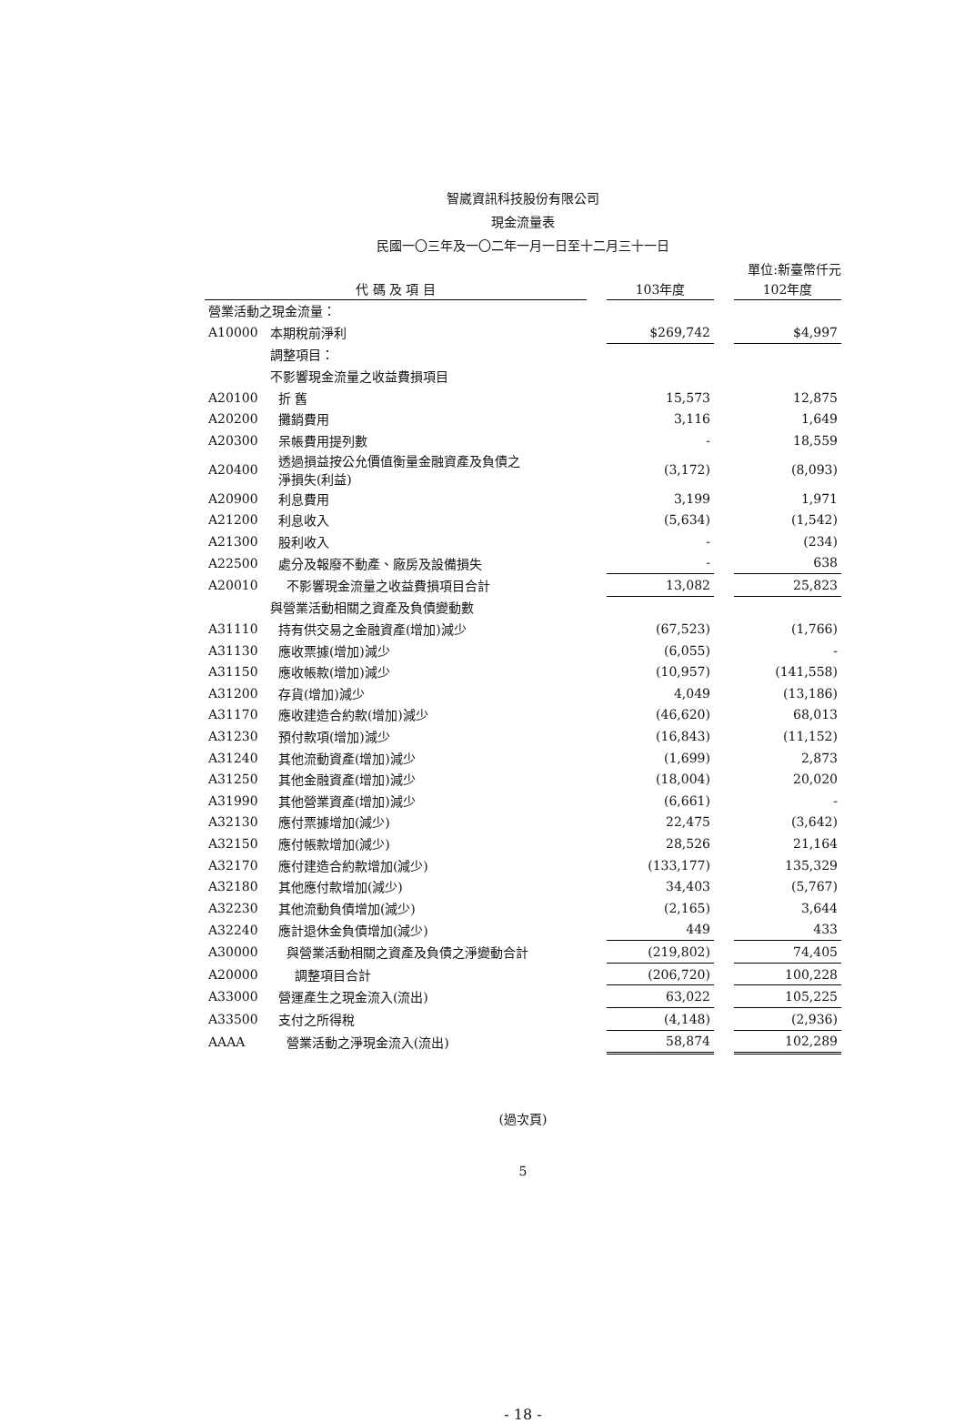智崴資訊科技股份有限公司
現金流量表
民國一〇三年及一〇二年一月一日至十二月三十一日
單位:新臺幣仟元
| 代 碼 及 項 目 | | | 103年度 | | 102年度 |
| --- | --- | --- | --- | --- | --- |
| 營業活動之現金流量： | | | | | |
| A10000 | 本期稅前淨利 | | $269,742 | | $4,997 |
| | 調整項目： | | | | |
| | 不影響現金流量之收益費損項目 | | | | |
| A20100 | 折 舊 | | 15,573 | | 12,875 |
| A20200 | 攤銷費用 | | 3,116 | | 1,649 |
| A20300 | 呆帳費用提列數 | | - | | 18,559 |
| A20400 | 透過損益按公允價值衡量金融資產及負債之 淨損失(利益) | | (3,172) | | (8,093) |
| A20900 | 利息費用 | | 3,199 | | 1,971 |
| A21200 | 利息收入 | | (5,634) | | (1,542) |
| A21300 | 股利收入 | | - | | (234) |
| A22500 | 處分及報廢不動產、廠房及設備損失 | | - | | 638 |
| A20010 | 不影響現金流量之收益費損項目合計 | | 13,082 | | 25,823 |
| | 與營業活動相關之資產及負債變動數 | | | | |
| A31110 | 持有供交易之金融資產(增加)減少 | | (67,523) | | (1,766) |
| A31130 | 應收票據(增加)減少 | | (6,055) | | - |
| A31150 | 應收帳款(增加)減少 | | (10,957) | | (141,558) |
| A31200 | 存貨(增加)減少 | | 4,049 | | (13,186) |
| A31170 | 應收建造合約款(增加)減少 | | (46,620) | | 68,013 |
| A31230 | 預付款項(增加)減少 | | (16,843) | | (11,152) |
| A31240 | 其他流動資產(增加)減少 | | (1,699) | | 2,873 |
| A31250 | 其他金融資產(增加)減少 | | (18,004) | | 20,020 |
| A31990 | 其他營業資產(增加)減少 | | (6,661) | | - |
| A32130 | 應付票據增加(減少) | | 22,475 | | (3,642) |
| A32150 | 應付帳款增加(減少) | | 28,526 | | 21,164 |
| A32170 | 應付建造合約款增加(減少) | | (133,177) | | 135,329 |
| A32180 | 其他應付款增加(減少) | | 34,403 | | (5,767) |
| A32230 | 其他流動負債增加(減少) | | (2,165) | | 3,644 |
| A32240 | 應計退休金負債增加(減少) | | 449 | | 433 |
| A30000 | 與營業活動相關之資產及負債之淨變動合計 | | (219,802) | | 74,405 |
| A20000 | 調整項目合計 | | (206,720) | | 100,228 |
| A33000 | 營運產生之現金流入(流出) | | 63,022 | | 105,225 |
| A33500 | 支付之所得稅 | | (4,148) | | (2,936) |
| AAAA | 營業活動之淨現金流入(流出) | | 58,874 | | 102,289 |
(過次頁)
5
- 18 -